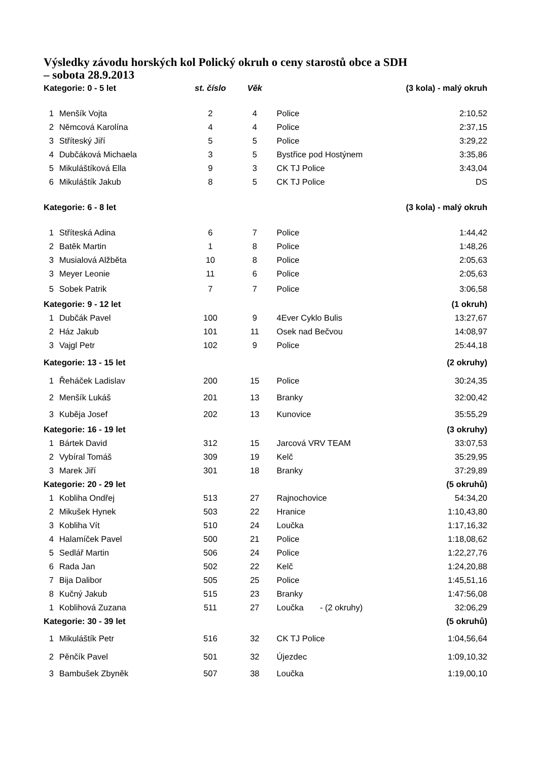Výsledky závodu horských kol Polický okruh o ceny starostů obce a SDH
– sobota 28.9.2013
| Kategorie: 0 - 5 let | | st. číslo | Věk | | (3 kola) - malý okruh |
| --- | --- | --- | --- | --- | --- |
| 1 | Menšík Vojta | 2 | 4 | Police | 2:10,52 |
| 2 | Němcová Karolína | 4 | 4 | Police | 2:37,15 |
| 3 | Stříteský Jiří | 5 | 5 | Police | 3:29,22 |
| 4 | Dubčáková Michaela | 3 | 5 | Bystřice pod Hostýnem | 3:35,86 |
| 5 | Mikuláštíková Ella | 9 | 3 | CK TJ Police | 3:43,04 |
| 6 | Mikuláštík Jakub | 8 | 5 | CK TJ Police | DS |
| Kategorie: 6 - 8 let | | | | | (3 kola) - malý okruh |
| 1 | Stříteská Adina | 6 | 7 | Police | 1:44,42 |
| 2 | Batěk Martin | 1 | 8 | Police | 1:48,26 |
| 3 | Musialová Alžběta | 10 | 8 | Police | 2:05,63 |
| 3 | Meyer Leonie | 11 | 6 | Police | 2:05,63 |
| 5 | Sobek Patrik | 7 | 7 | Police | 3:06,58 |
| Kategorie: 9 - 12 let | | | | | (1 okruh) |
| 1 | Dubčák Pavel | 100 | 9 | 4Ever Cyklo Bulis | 13:27,67 |
| 2 | Ház Jakub | 101 | 11 | Osek nad Bečvou | 14:08,97 |
| 3 | Vajgl Petr | 102 | 9 | Police | 25:44,18 |
| Kategorie: 13 - 15 let | | | | | (2 okruhy) |
| 1 | Řeháček Ladislav | 200 | 15 | Police | 30:24,35 |
| 2 | Menšík Lukáš | 201 | 13 | Branky | 32:00,42 |
| 3 | Kuběja Josef | 202 | 13 | Kunovice | 35:55,29 |
| Kategorie: 16 - 19 let | | | | | (3 okruhy) |
| 1 | Bártek David | 312 | 15 | Jarcová VRV TEAM | 33:07,53 |
| 2 | Vybíral Tomáš | 309 | 19 | Kelč | 35:29,95 |
| 3 | Marek Jiří | 301 | 18 | Branky | 37:29,89 |
| Kategorie: 20 - 29 let | | | | | (5 okruhů) |
| 1 | Kobliha Ondřej | 513 | 27 | Rajnochovice | 54:34,20 |
| 2 | Mikušek Hynek | 503 | 22 | Hranice | 1:10,43,80 |
| 3 | Kobliha Vít | 510 | 24 | Loučka | 1:17,16,32 |
| 4 | Halamíček Pavel | 500 | 21 | Police | 1:18,08,62 |
| 5 | Sedlář Martin | 506 | 24 | Police | 1:22,27,76 |
| 6 | Rada Jan | 502 | 22 | Kelč | 1:24,20,88 |
| 7 | Bija Dalibor | 505 | 25 | Police | 1:45,51,16 |
| 8 | Kučný Jakub | 515 | 23 | Branky | 1:47:56,08 |
| 1 | Koblihová Zuzana | 511 | 27 | Loučka - (2 okruhy) | 32:06,29 |
| Kategorie: 30 - 39 let | | | | | (5 okruhů) |
| 1 | Mikuláštík Petr | 516 | 32 | CK TJ Police | 1:04,56,64 |
| 2 | Pěnčík Pavel | 501 | 32 | Újezdec | 1:09,10,32 |
| 3 | Bambušek Zbyněk | 507 | 38 | Loučka | 1:19,00,10 |